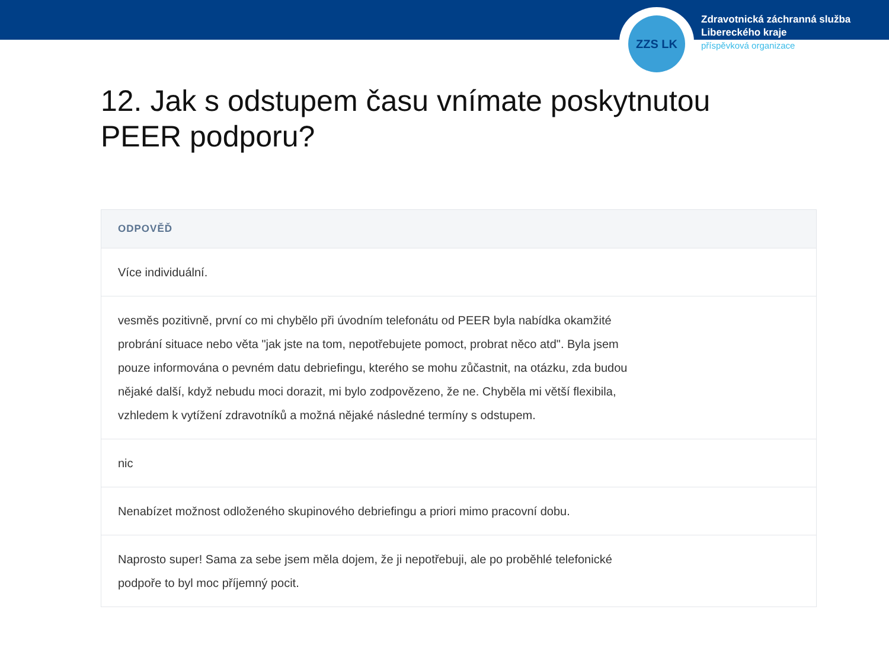ZZS LK
Zdravotnická záchranná služba
Libereckého kraje
příspěvková organizace
12. Jak s odstupem času vnímate poskytnutou PEER podporu?
| ODPOVĚĎ |
| --- |
| Více individuální. |
| vesměs pozitivně, první co mi chybělo při úvodním telefonátu od PEER byla nabídka okamžité probrání situace nebo věta "jak jste na tom, nepotřebujete pomoct, probrat něco atd". Byla jsem pouze informována o pevném datu debriefingu, kterého se mohu zůčastnit, na otázku, zda budou nějaké další, když nebudu moci dorazit, mi bylo zodpovězeno, že ne. Chyběla mi větší flexibila, vzhledem k vytížení zdravotníků a možná nějaké následné termíny s odstupem. |
| nic |
| Nenabízet možnost odloženého skupinového debriefingu a priori mimo pracovní dobu. |
| Naprosto super! Sama za sebe jsem měla dojem, že ji nepotřebuji, ale po proběhlé telefonické podpoře to byl moc příjemný pocit. |